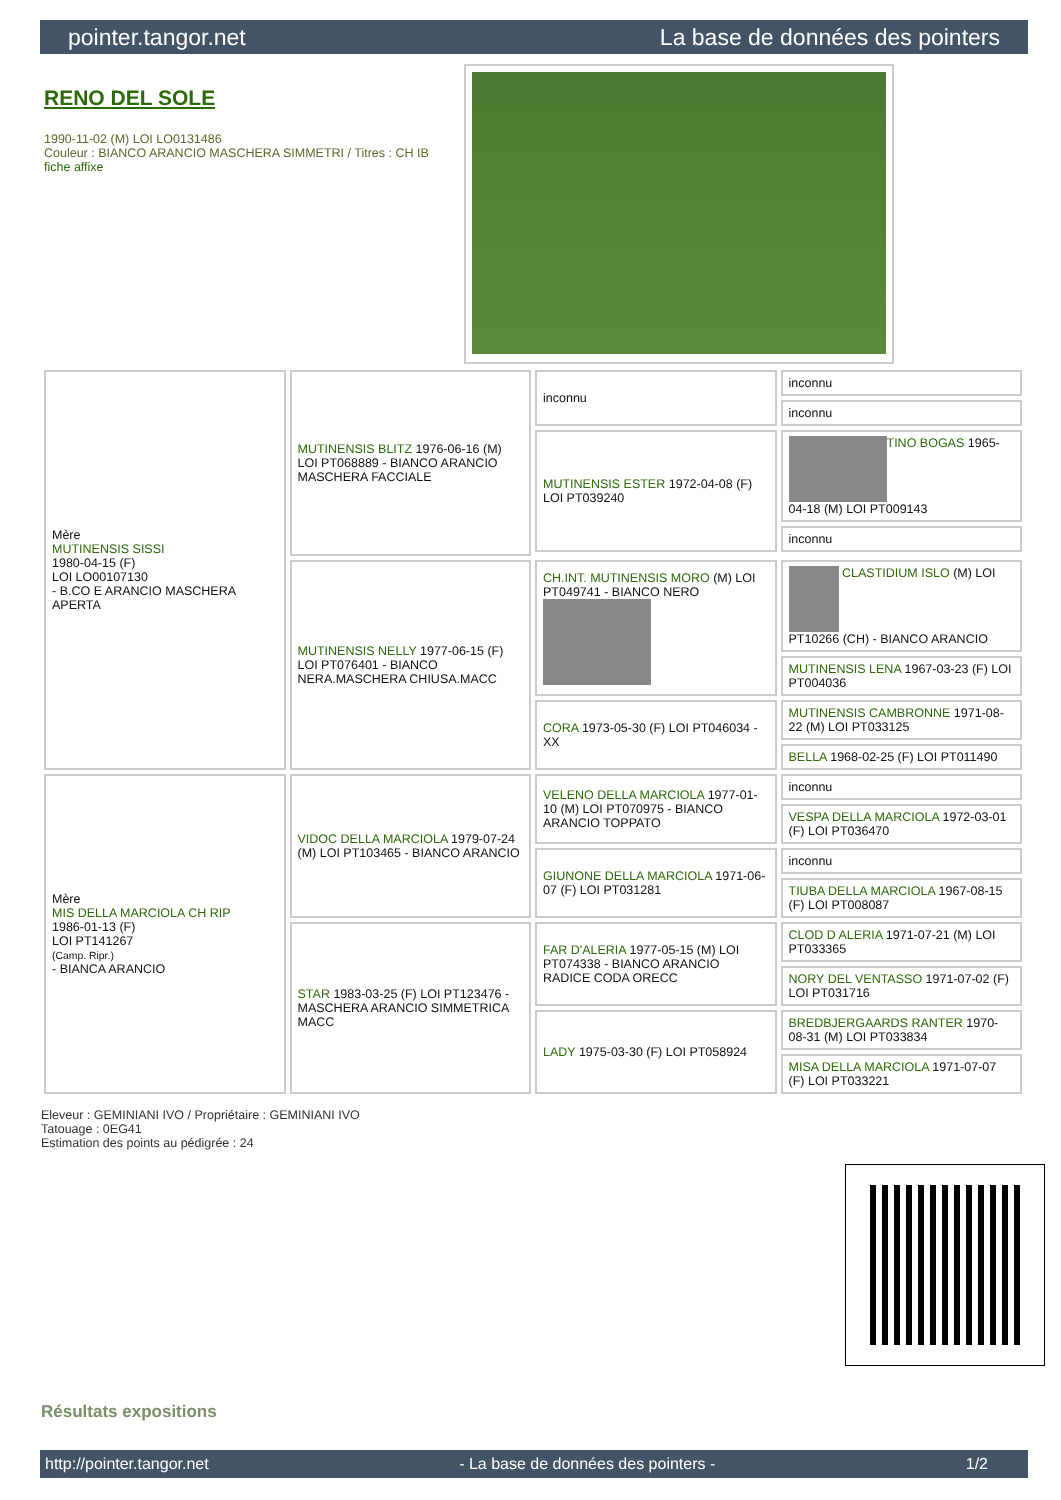pointer.tangor.net La base de données des pointers
RENO DEL SOLE
1990-11-02 (M) LOI LO0131486
Couleur : BIANCO ARANCIO MASCHERA SIMMETRI / Titres : CH IB
fiche affixe
| Mère MUTINENSIS SISSI 1980-04-15 (F) LOI LO00107130 - B.CO E ARANCIO MASCHERA APERTA | MUTINENSIS BLITZ 1976-06-16 (M) LOI PT068889 - BIANCO ARANCIO MASCHERA FACCIALE | inconnu | inconnu |
| | | | inconnu |
| | | MUTINENSIS ESTER 1972-04-08 (F) LOI PT039240 | TINO BOGAS 1965-04-18 (M) LOI PT009143 |
| | | | inconnu |
| | MUTINENSIS NELLY 1977-06-15 (F) LOI PT076401 - BIANCO NERA.MASCHERA CHIUSA.MACC | CH.INT. MUTINENSIS MORO (M) LOI PT049741 - BIANCO NERO | CLASTIDIUM ISLO (M) LOI PT10266 (CH) - BIANCO ARANCIO |
| | | | MUTINENSIS LENA 1967-03-23 (F) LOI PT004036 |
| | | CORA 1973-05-30 (F) LOI PT046034 - XX | MUTINENSIS CAMBRONNE 1971-08-22 (M) LOI PT033125 |
| | | | BELLA 1968-02-25 (F) LOI PT011490 |
| Mère MIS DELLA MARCIOLA CH RIP 1986-01-13 (F) LOI PT141267 (Camp. Ripr.) - BIANCA ARANCIO | VIDOC DELLA MARCIOLA 1979-07-24 (M) LOI PT103465 - BIANCO ARANCIO | VELENO DELLA MARCIOLA 1977-01-10 (M) LOI PT070975 - BIANCO ARANCIO TOPPATO | inconnu |
| | | | VESPA DELLA MARCIOLA 1972-03-01 (F) LOI PT036470 |
| | | GIUNONE DELLA MARCIOLA 1971-06-07 (F) LOI PT031281 | inconnu |
| | | | TIUBA DELLA MARCIOLA 1967-08-15 (F) LOI PT008087 |
| | STAR 1983-03-25 (F) LOI PT123476 - MASCHERA ARANCIO SIMMETRICA MACC | FAR D'ALERIA 1977-05-15 (M) LOI PT074338 - BIANCO ARANCIO RADICE CODA ORECC | CLOD D ALERIA 1971-07-21 (M) LOI PT033365 |
| | | | NORY DEL VENTASSO 1971-07-02 (F) LOI PT031716 |
| | | LADY 1975-03-30 (F) LOI PT058924 | BREDBJERGAARDS RANTER 1970-08-31 (M) LOI PT033834 |
| | | | MISA DELLA MARCIOLA 1971-07-07 (F) LOI PT033221 |
Eleveur : GEMINIANI IVO / Propriétaire : GEMINIANI IVO
Tatouage : 0EG41
Estimation des points au pédigrée : 24
Résultats expositions
http://pointer.tangor.net - La base de données des pointers - 1/2